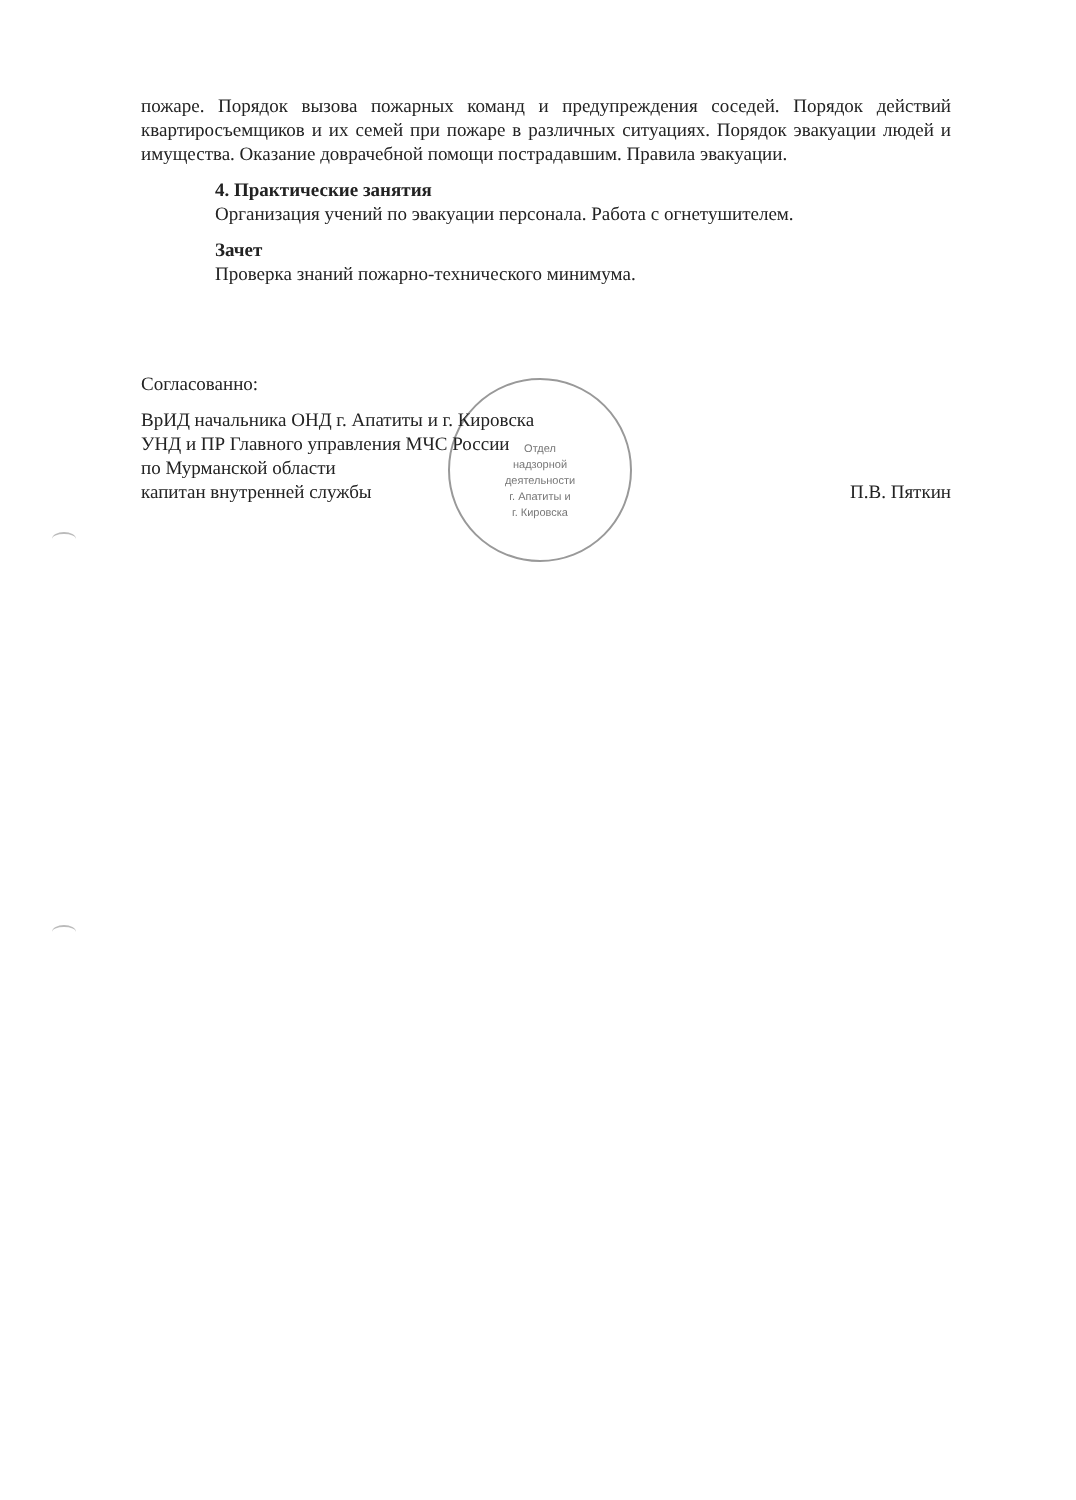Отдел
надзорной
деятельности
г. Апатиты и
г. Кировска
пожаре. Порядок вызова пожарных команд и предупреждения соседей. Порядок действий квартиросъемщиков и их семей при пожаре в различных ситуациях. Порядок эвакуации людей и имущества. Оказание доврачебной помощи пострадавшим. Правила эвакуации.
4. Практические занятия
Организация учений по эвакуации персонала. Работа с огнетушителем.
Зачет
Проверка знаний пожарно-технического минимума.
Согласованно:
ВрИД начальника ОНД г. Апатиты и г. Кировска
УНД и ПР Главного управления МЧС России
по Мурманской области
капитан внутренней службы П.В. Пяткин